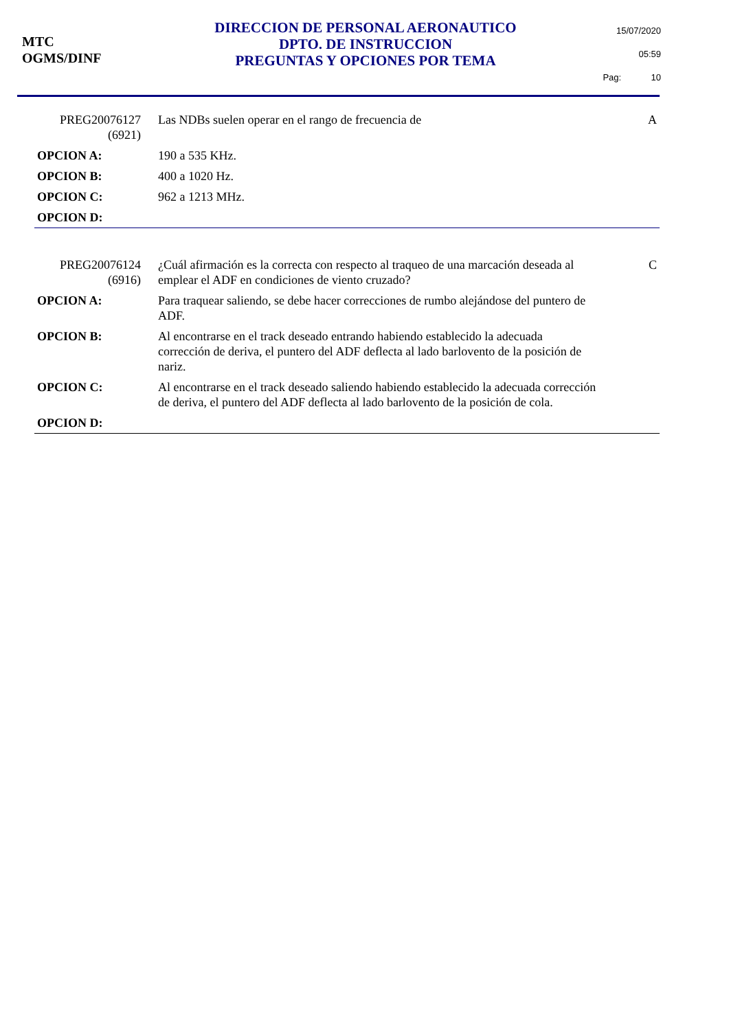MTC
OGMS/DINF
DIRECCION DE PERSONAL AERONAUTICO
DPTO. DE INSTRUCCION
PREGUNTAS Y OPCIONES POR TEMA
15/07/2020
05:59
Pag: 10
PREG20076127
(6921)
Las NDBs suelen operar en el rango de frecuencia de
A
OPCION A:
190 a 535 KHz.
OPCION B:
400 a 1020 Hz.
OPCION C:
962 a 1213 MHz.
OPCION D:
PREG20076124
(6916)
¿Cuál afirmación es la correcta con respecto al traqueo de una marcación deseada al emplear el ADF en condiciones de viento cruzado?
C
OPCION A:
Para traquear saliendo, se debe hacer correcciones de rumbo alejándose del puntero de ADF.
OPCION B:
Al encontrarse en el track deseado entrando habiendo establecido la adecuada corrección de deriva, el puntero del ADF deflecta al lado barlovento de la posición de nariz.
OPCION C:
Al encontrarse en el track deseado saliendo habiendo establecido la adecuada corrección de deriva, el puntero del ADF deflecta al lado barlovento de la posición de cola.
OPCION D: